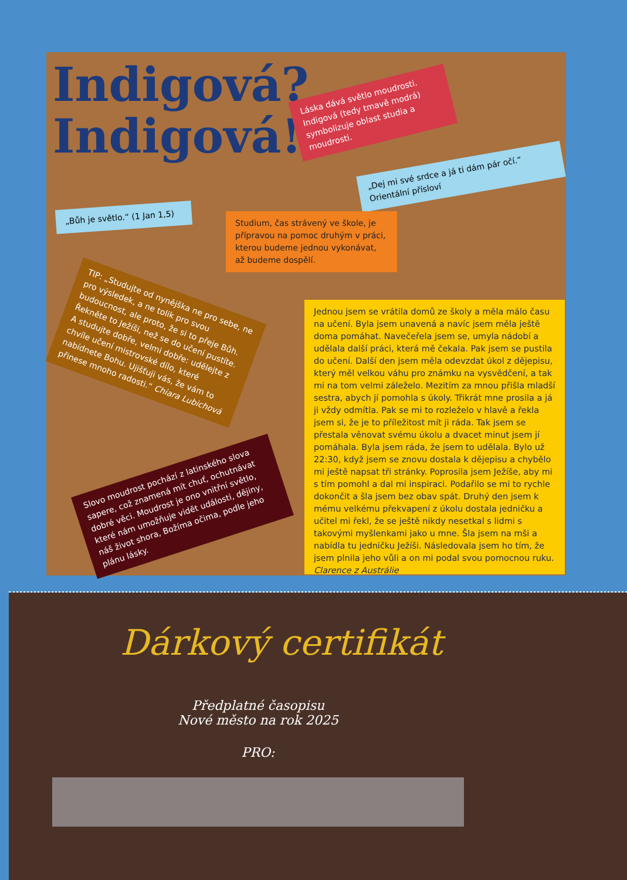Indigová?
Indigová!
Láska dává světlo moudrosti. Indigová (tedy tmavě modrá) symbolizuje oblast studia a moudrosti.
„Dej mi své srdce a já ti dám pár očí.“ Orientální přísloví
„Bůh je světlo.“ (1 Jan 1,5)
Studium, čas strávený ve škole, je přípravou na pomoc druhým v práci, kterou budeme jednou vykonávat, až budeme dospělí.
TIP: „Studujte od nynějška ne pro sebe, ne pro výsledek, a ne tolik pro svou budoucnost, ale proto, že si to přeje Bůh. Řekněte to Ježíši, než se do učení pustíte. A studujte dobře, velmi dobře: udělejte z chvíle učení mistrovské dílo, které nabídnete Bohu. Ujišťuji vás, že vám to přinese mnoho radosti.“ Chiara Lubichová
Slovo moudrost pochází z latinského slova sapere, což znamená mít chuť, ochutnávat dobré věci. Moudrost je ono vnitřní světlo, které nám umožňuje vidět události, dějiny, náš život shora, Božíma očima, podle jeho plánu lásky.
Jednou jsem se vrátila domů ze školy a měla málo času na učení. Byla jsem unavená a navíc jsem měla ještě doma pomáhat. Navečeřela jsem se, umyla nádobí a udělala další práci, která mě čekala. Pak jsem se pustila do učení. Další den jsem měla odevzdat úkol z dějepisu, který měl velkou váhu pro známku na vysvědčení, a tak mi na tom velmi záleželo. Mezitím za mnou přišla mladší sestra, abych jí pomohla s úkoly. Třikrát mne prosila a já ji vždy odmítla. Pak se mi to rozleželo v hlavě a řekla jsem si, že je to příležitost mít ji ráda. Tak jsem se přestala věnovat svému úkolu a dvacet minut jsem jí pomáhala. Byla jsem ráda, že jsem to udělala. Bylo už 22:30, když jsem se znovu dostala k dějepisu a chybělo mi ještě napsat tři stránky. Poprosila jsem Ježíše, aby mi s tím pomohl a dal mi inspiraci. Podařilo se mi to rychle dokončit a šla jsem bez obav spát. Druhý den jsem k mému velkému překvapení z úkolu dostala jedničku a učitel mi řekl, že se ještě nikdy nesetkal s lidmi s takovými myšlenkami jako u mne. Šla jsem na mši a nabídla tu jedničku Ježíši. Následovala jsem ho tím, že jsem plnila jeho vůli a on mi podal svou pomocnou ruku. Clarence z Austrálie
Dárkový certifikát
Předplatné časopisu
Nové město na rok 2025
PRO: